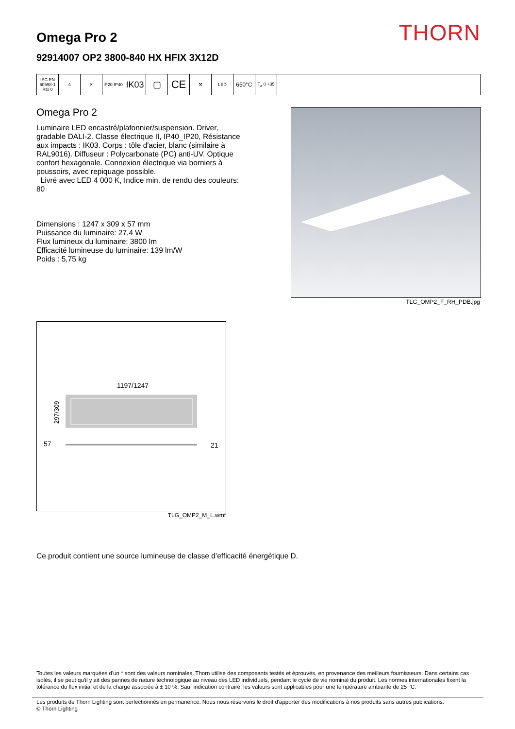THORN
Omega Pro 2
92914007 OP2 3800-840 HX HFIX 3X12D
| IEC EN 60598-1 RG 0 | ⚠ | ✕ | IP20 IP40 | IK03 | ▢ | CE | ⚒ | LED | 650°C | T<sub>a</sub> 0 +35 | |
Omega Pro 2
Luminaire LED encastré/plafonnier/suspension. Driver, gradable DALI-2. Classe électrique II, IP40_IP20, Résistance aux impacts : IK03. Corps : tôle d'acier, blanc (similaire à RAL9016). Diffuseur : Polycarbonate (PC) anti-UV. Optique confort hexagonale. Connexion électrique via borniers à poussoirs, avec repiquage possible.
Livré avec LED 4 000 K, Indice min. de rendu des couleurs: 80
Dimensions : 1247 x 309 x 57 mm
Puissance du luminaire: 27,4 W
Flux lumineux du luminaire: 3800 lm
Efficacité lumineuse du luminaire: 139 lm/W
Poids : 5,75 kg
TLG_OMP2_F_RH_PDB.jpg
1197/1247
297/309
57
21
TLG_OMP2_M_L.wmf
Ce produit contient une source lumineuse de classe d’efficacité énergétique D.
Toutes les valeurs marquées d'un * sont des valeurs nominales. Thorn utilise des composants testés et éprouvés, en provenance des meilleurs fournisseurs. Dans certains cas isolés, il se peut qu’il y ait des pannes de nature technologique au niveau des LED individuels, pendant le cycle de vie nominal du produit. Les normes internationales fixent la tolérance du flux initial et de la charge associée à ± 10 %. Sauf indication contraire, les valeurs sont applicables pour une température ambiante de 25 °C.
Les produits de Thorn Lighting sont perfectionnés en permanence. Nous nous réservons le droit d'apporter des modifications à nos produits sans autres publications.
© Thorn Lighting